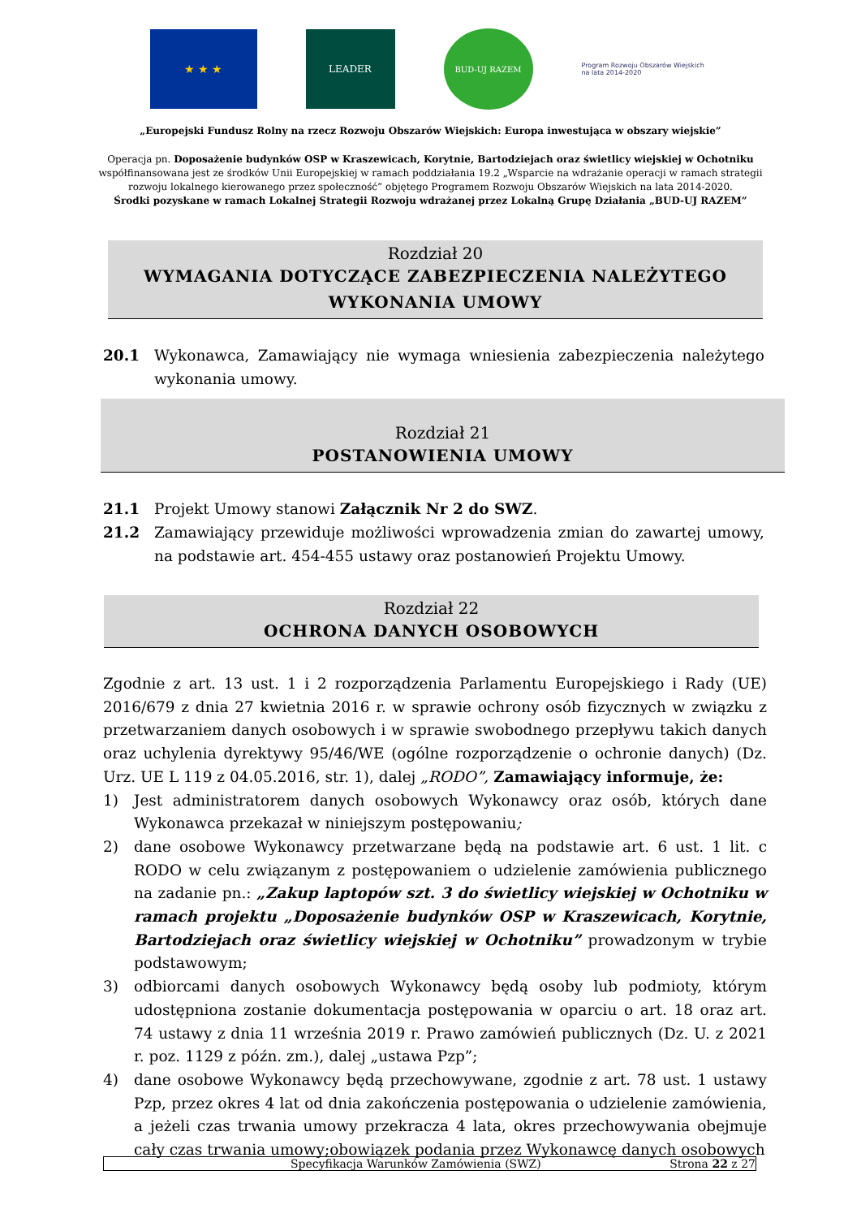★ ★ ★
LEADER
BUD-UJ RAZEM
Program Rozwoju Obszarów Wiejskich na lata 2014-2020
„Europejski Fundusz Rolny na rzecz Rozwoju Obszarów Wiejskich: Europa inwestująca w obszary wiejskie”
Operacja pn. Doposażenie budynków OSP w Kraszewicach, Korytnie, Bartodziejach oraz świetlicy wiejskiej w Ochotniku
współfinansowana jest ze środków Unii Europejskiej w ramach poddziałania 19.2 „Wsparcie na wdrażanie operacji w ramach strategii
rozwoju lokalnego kierowanego przez społeczność” objętego Programem Rozwoju Obszarów Wiejskich na lata 2014-2020.
Środki pozyskane w ramach Lokalnej Strategii Rozwoju wdrażanej przez Lokalną Grupę Działania „BUD-UJ RAZEM”
Rozdział 20
WYMAGANIA DOTYCZĄCE ZABEZPIECZENIA NALEŻYTEGO
WYKONANIA UMOWY
20.1 Wykonawca, Zamawiający nie wymaga wniesienia zabezpieczenia należytego wykonania umowy.
Rozdział 21
POSTANOWIENIA UMOWY
21.1 Projekt Umowy stanowi Załącznik Nr 2 do SWZ.
21.2 Zamawiający przewiduje możliwości wprowadzenia zmian do zawartej umowy, na podstawie art. 454-455 ustawy oraz postanowień Projektu Umowy.
Rozdział 22
OCHRONA DANYCH OSOBOWYCH
Zgodnie z art. 13 ust. 1 i 2 rozporządzenia Parlamentu Europejskiego i Rady (UE) 2016/679 z dnia 27 kwietnia 2016 r. w sprawie ochrony osób fizycznych w związku z przetwarzaniem danych osobowych i w sprawie swobodnego przepływu takich danych oraz uchylenia dyrektywy 95/46/WE (ogólne rozporządzenie o ochronie danych) (Dz. Urz. UE L 119 z 04.05.2016, str. 1), dalej „RODO”, Zamawiający informuje, że:
1) Jest administratorem danych osobowych Wykonawcy oraz osób, których dane Wykonawca przekazał w niniejszym postępowaniu;
2) dane osobowe Wykonawcy przetwarzane będą na podstawie art. 6 ust. 1 lit. c RODO w celu związanym z postępowaniem o udzielenie zamówienia publicznego na zadanie pn.: „Zakup laptopów szt. 3 do świetlicy wiejskiej w Ochotniku w ramach projektu „Doposażenie budynków OSP w Kraszewicach, Korytnie, Bartodziejach oraz świetlicy wiejskiej w Ochotniku” prowadzonym w trybie podstawowym;
3) odbiorcami danych osobowych Wykonawcy będą osoby lub podmioty, którym udostępniona zostanie dokumentacja postępowania w oparciu o art. 18 oraz art. 74 ustawy z dnia 11 września 2019 r. Prawo zamówień publicznych (Dz. U. z 2021 r. poz. 1129 z późn. zm.), dalej „ustawa Pzp”;
4) dane osobowe Wykonawcy będą przechowywane, zgodnie z art. 78 ust. 1 ustawy Pzp, przez okres 4 lat od dnia zakończenia postępowania o udzielenie zamówienia, a jeżeli czas trwania umowy przekracza 4 lata, okres przechowywania obejmuje cały czas trwania umowy;obowiązek podania przez Wykonawcę danych osobowych
Specyfikacja Warunków Zamówienia (SWZ) Strona 22 z 27